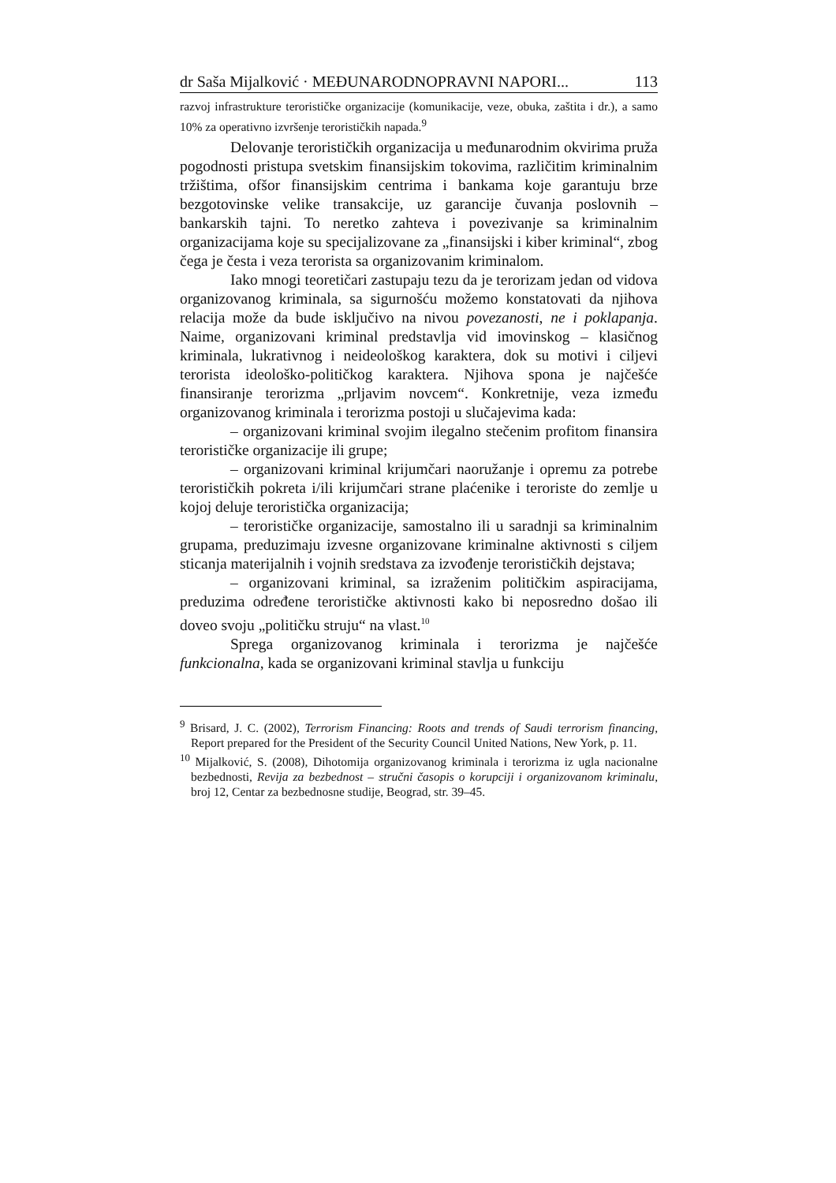dr Saša Mijalković · MEĐUNARODNOPRAVNI NAPORI... 113
razvoj infrastrukture terorističke organizacije (komunikacije, veze, obuka, zaštita i dr.), a samo 10% za operativno izvršenje terorističkih napada.<sup>9</sup>
Delovanje terorističkih organizacija u međunarodnim okvirima pruža pogodnosti pristupa svetskim finansijskim tokovima, različitim kriminalnim tržištima, ofšor finansijskim centrima i bankama koje garantuju brze bezgotovinske velike transakcije, uz garancije čuvanja poslovnih – bankarskih tajni. To neretko zahteva i povezivanje sa kriminalnim organizacijama koje su specijalizovane za „finansijski i kiber kriminal“, zbog čega je česta i veza terorista sa organizovanim kriminalom.
Iako mnogi teoretičari zastupaju tezu da je terorizam jedan od vidova organizovanog kriminala, sa sigurnošću možemo konstatovati da njihova relacija može da bude isključivo na nivou povezanosti, ne i poklapanja. Naime, organizovani kriminal predstavlja vid imovinskog – klasičnog kriminala, lukrativnog i neideološkog karaktera, dok su motivi i ciljevi terorista ideološko-političkog karaktera. Njihova spona je najčešće finansiranje terorizma „prljavim novcem“. Konkretnije, veza između organizovanog kriminala i terorizma postoji u slučajevima kada:
– organizovani kriminal svojim ilegalno stečenim profitom finansira terorističke organizacije ili grupe;
– organizovani kriminal krijumčari naoružanje i opremu za potrebe terorističkih pokreta i/ili krijumčari strane plaćenike i teroriste do zemlje u kojoj deluje teroristička organizacija;
– terorističke organizacije, samostalno ili u saradnji sa kriminalnim grupama, preduzimaju izvesne organizovane kriminalne aktivnosti s ciljem sticanja materijalnih i vojnih sredstava za izvođenje terorističkih dejstava;
– organizovani kriminal, sa izraženim političkim aspiracijama, preduzima određene terorističke aktivnosti kako bi neposredno došao ili doveo svoju „političku struju“ na vlast.<sup>10</sup>
Sprega organizovanog kriminala i terorizma je najčešće funkcionalna, kada se organizovani kriminal stavlja u funkciju
<sup>9</sup> Brisard, J. C. (2002), Terrorism Financing: Roots and trends of Saudi terrorism financing, Report prepared for the President of the Security Council United Nations, New York, p. 11.
<sup>10</sup> Mijalković, S. (2008), Dihotomija organizovanog kriminala i terorizma iz ugla nacionalne bezbednosti, Revija za bezbednost – stručni časopis o korupciji i organizovanom kriminalu, broj 12, Centar za bezbednosne studije, Beograd, str. 39–45.